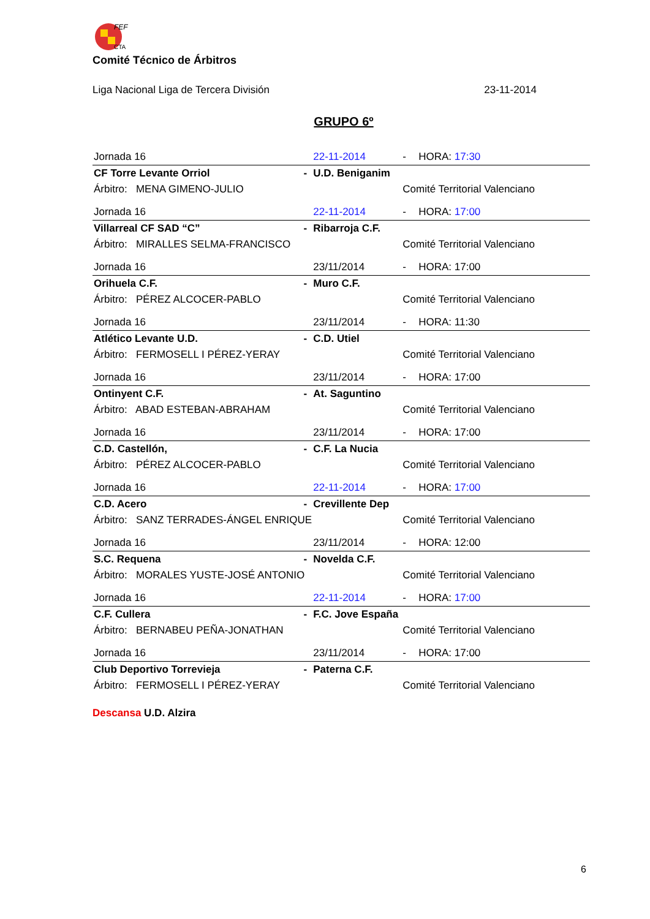FEF
CTA
Comité Técnico de Árbitros
Liga Nacional Liga de Tercera División 23-11-2014
GRUPO 6º
| Jornada 16 | | 22-11-2014 | - | HORA: 17:30 |
| CF Torre Levante Orriol | - | U.D. Beniganim | | |
| Árbitro: MENA GIMENO-JULIO | | | Comité Territorial Valenciano | |
| Jornada 16 | | 22-11-2014 | - | HORA: 17:00 |
| Villarreal CF SAD “C” | - | Ribarroja C.F. | | |
| Árbitro: MIRALLES SELMA-FRANCISCO | | | Comité Territorial Valenciano | |
| Jornada 16 | | 23/11/2014 | - | HORA: 17:00 |
| Orihuela C.F. | - | Muro C.F. | | |
| Árbitro: PÉREZ ALCOCER-PABLO | | | Comité Territorial Valenciano | |
| Jornada 16 | | 23/11/2014 | - | HORA: 11:30 |
| Atlético Levante U.D. | - | C.D. Utiel | | |
| Árbitro: FERMOSELL I PÉREZ-YERAY | | | Comité Territorial Valenciano | |
| Jornada 16 | | 23/11/2014 | - | HORA: 17:00 |
| Ontinyent C.F. | - | At. Saguntino | | |
| Árbitro: ABAD ESTEBAN-ABRAHAM | | | Comité Territorial Valenciano | |
| Jornada 16 | | 23/11/2014 | - | HORA: 17:00 |
| C.D. Castellón, | - | C.F. La Nucia | | |
| Árbitro: PÉREZ ALCOCER-PABLO | | | Comité Territorial Valenciano | |
| Jornada 16 | | 22-11-2014 | - | HORA: 17:00 |
| C.D. Acero | - | Crevillente Dep | | |
| Árbitro: SANZ TERRADES-ÁNGEL ENRIQUE | | | Comité Territorial Valenciano | |
| Jornada 16 | | 23/11/2014 | - | HORA: 12:00 |
| S.C. Requena | - | Novelda C.F. | | |
| Árbitro: MORALES YUSTE-JOSÉ ANTONIO | | | Comité Territorial Valenciano | |
| Jornada 16 | | 22-11-2014 | - | HORA: 17:00 |
| C.F. Cullera | - | F.C. Jove España | | |
| Árbitro: BERNABEU PEÑA-JONATHAN | | | Comité Territorial Valenciano | |
| Jornada 16 | | 23/11/2014 | - | HORA: 17:00 |
| Club Deportivo Torrevieja | - | Paterna C.F. | | |
| Árbitro: FERMOSELL I PÉREZ-YERAY | | | Comité Territorial Valenciano | |
Descansa U.D. Alzira
6